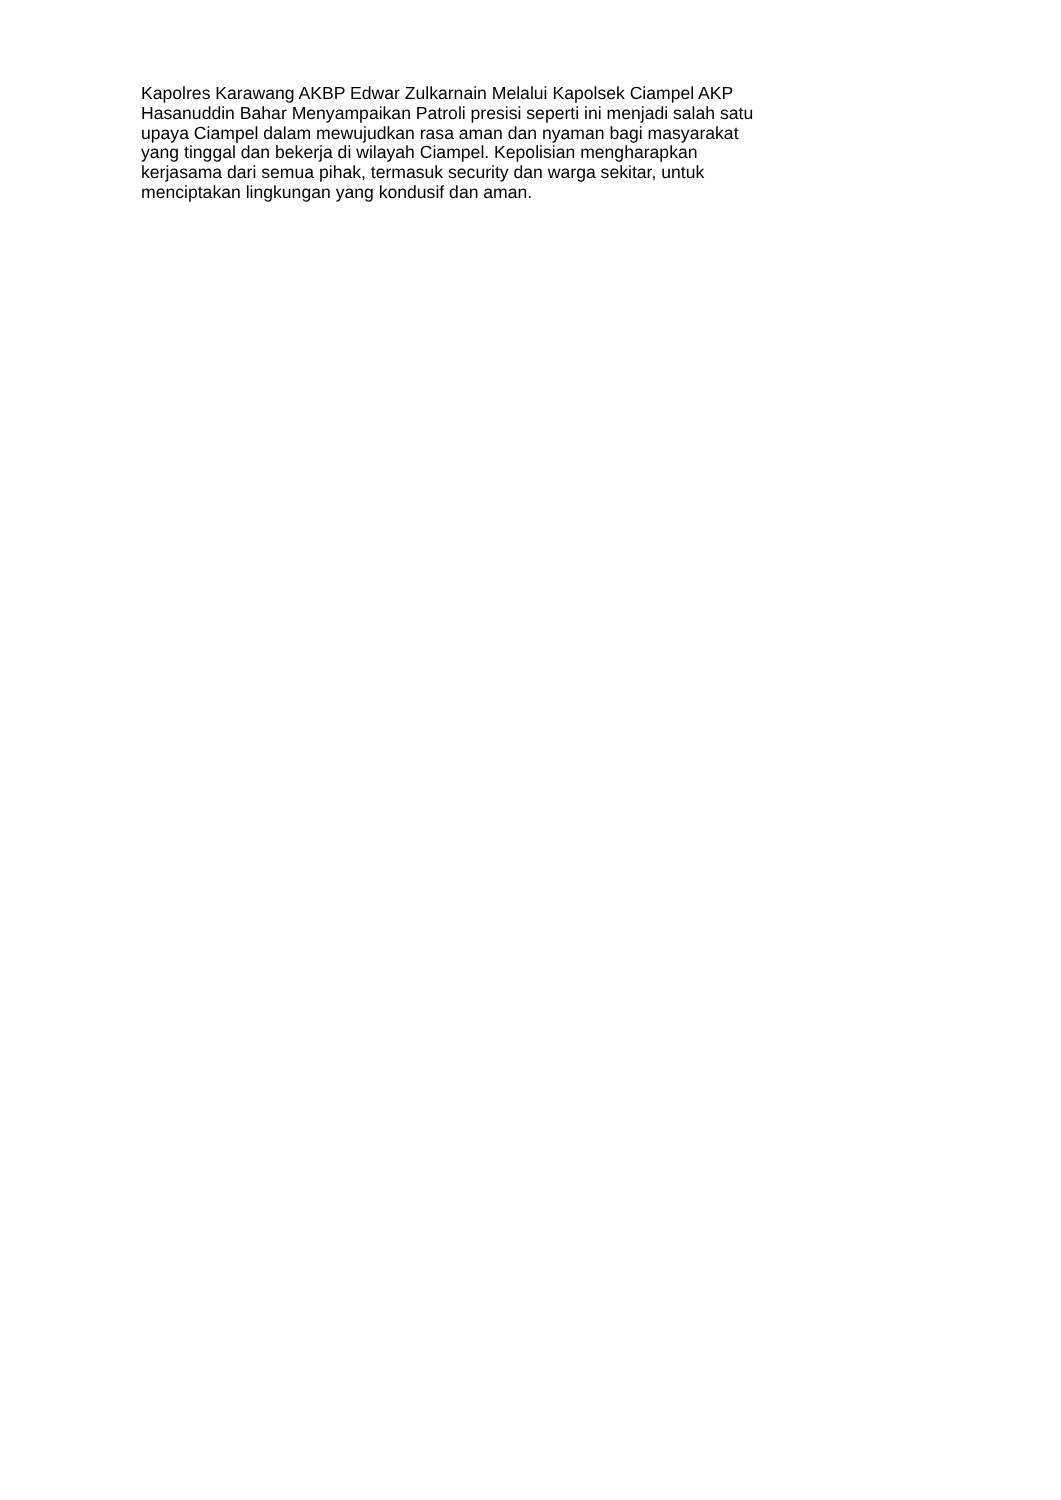Kapolres Karawang AKBP Edwar Zulkarnain Melalui Kapolsek Ciampel AKP
Hasanuddin Bahar Menyampaikan Patroli presisi seperti ini menjadi salah satu
upaya Ciampel dalam mewujudkan rasa aman dan nyaman bagi masyarakat
yang tinggal dan bekerja di wilayah Ciampel. Kepolisian mengharapkan
kerjasama dari semua pihak, termasuk security dan warga sekitar, untuk
menciptakan lingkungan yang kondusif dan aman.